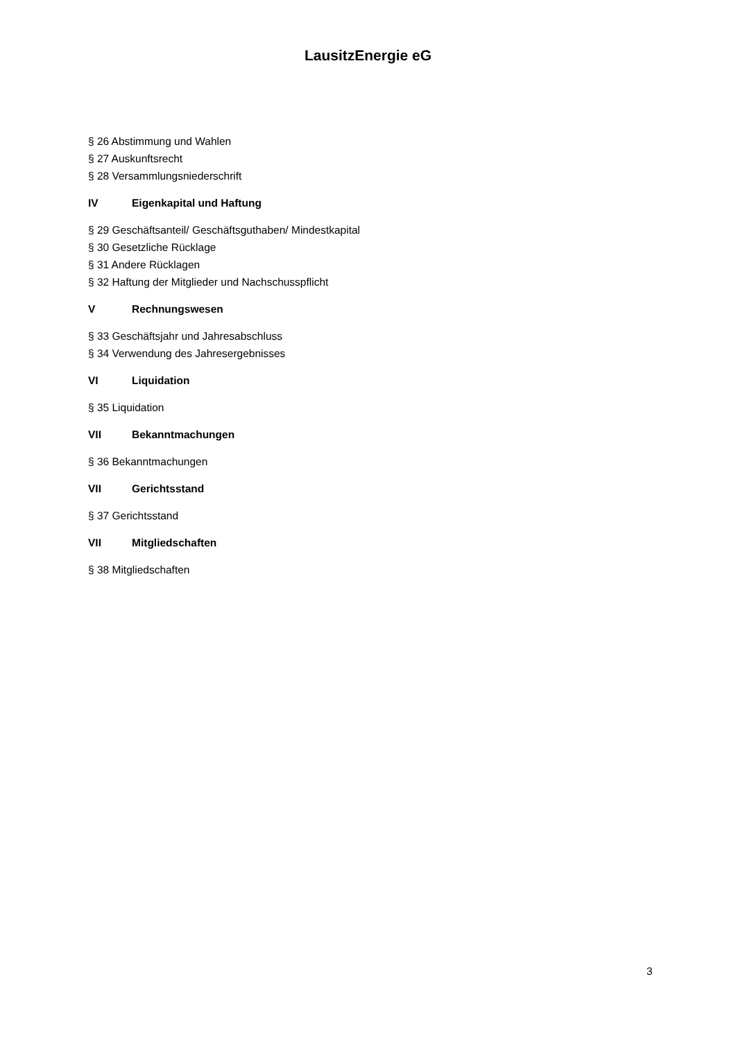LausitzEnergie eG
§ 26 Abstimmung und Wahlen
§ 27 Auskunftsrecht
§ 28 Versammlungsniederschrift
IV Eigenkapital und Haftung
§ 29 Geschäftsanteil/ Geschäftsguthaben/ Mindestkapital
§ 30 Gesetzliche Rücklage
§ 31 Andere Rücklagen
§ 32 Haftung der Mitglieder und Nachschusspflicht
V Rechnungswesen
§ 33 Geschäftsjahr und Jahresabschluss
§ 34 Verwendung des Jahresergebnisses
VI Liquidation
§ 35 Liquidation
VII Bekanntmachungen
§ 36 Bekanntmachungen
VII Gerichtsstand
§ 37 Gerichtsstand
VII Mitgliedschaften
§ 38 Mitgliedschaften
3